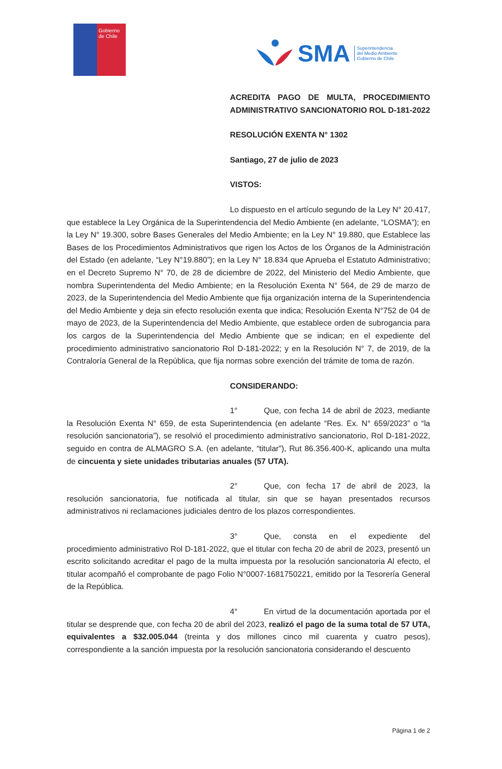Gobierno
de Chile
SMA Superintendencia
del Medio Ambiente
Gobierno de Chile
ACREDITA PAGO DE MULTA, PROCEDIMIENTO ADMINISTRATIVO SANCIONATORIO ROL D-181-2022
RESOLUCIÓN EXENTA N° 1302
Santiago, 27 de julio de 2023
VISTOS:
Lo dispuesto en el artículo segundo de la Ley N° 20.417, que establece la Ley Orgánica de la Superintendencia del Medio Ambiente (en adelante, “LOSMA”); en la Ley N° 19.300, sobre Bases Generales del Medio Ambiente; en la Ley N° 19.880, que Establece las Bases de los Procedimientos Administrativos que rigen los Actos de los Órganos de la Administración del Estado (en adelante, “Ley N°19.880”); en la Ley N° 18.834 que Aprueba el Estatuto Administrativo; en el Decreto Supremo N° 70, de 28 de diciembre de 2022, del Ministerio del Medio Ambiente, que nombra Superintendenta del Medio Ambiente; en la Resolución Exenta N° 564, de 29 de marzo de 2023, de la Superintendencia del Medio Ambiente que fija organización interna de la Superintendencia del Medio Ambiente y deja sin efecto resolución exenta que indica; Resolución Exenta N°752 de 04 de mayo de 2023, de la Superintendencia del Medio Ambiente, que establece orden de subrogancia para los cargos de la Superintendencia del Medio Ambiente que se indican; en el expediente del procedimiento administrativo sancionatorio Rol D-181-2022; y en la Resolución N° 7, de 2019, de la Contraloría General de la República, que fija normas sobre exención del trámite de toma de razón.
CONSIDERANDO:
1° Que, con fecha 14 de abril de 2023, mediante la Resolución Exenta N° 659, de esta Superintendencia (en adelante “Res. Ex. N° 659/2023” o “la resolución sancionatoria”), se resolvió el procedimiento administrativo sancionatorio, Rol D-181-2022, seguido en contra de ALMAGRO S.A. (en adelante, “titular”), Rut 86.356.400-K, aplicando una multa de cincuenta y siete unidades tributarias anuales (57 UTA).
2° Que, con fecha 17 de abril de 2023, la resolución sancionatoria, fue notificada al titular, sin que se hayan presentados recursos administrativos ni reclamaciones judiciales dentro de los plazos correspondientes.
3° Que, consta en el expediente del procedimiento administrativo Rol D-181-2022, que el titular con fecha 20 de abril de 2023, presentó un escrito solicitando acreditar el pago de la multa impuesta por la resolución sancionatoria Al efecto, el titular acompañó el comprobante de pago Folio N°0007-1681750221, emitido por la Tesorería General de la República.
4° En virtud de la documentación aportada por el titular se desprende que, con fecha 20 de abril del 2023, realizó el pago de la suma total de 57 UTA, equivalentes a $32.005.044 (treinta y dos millones cinco mil cuarenta y cuatro pesos), correspondiente a la sanción impuesta por la resolución sancionatoria considerando el descuento
Página 1 de 2